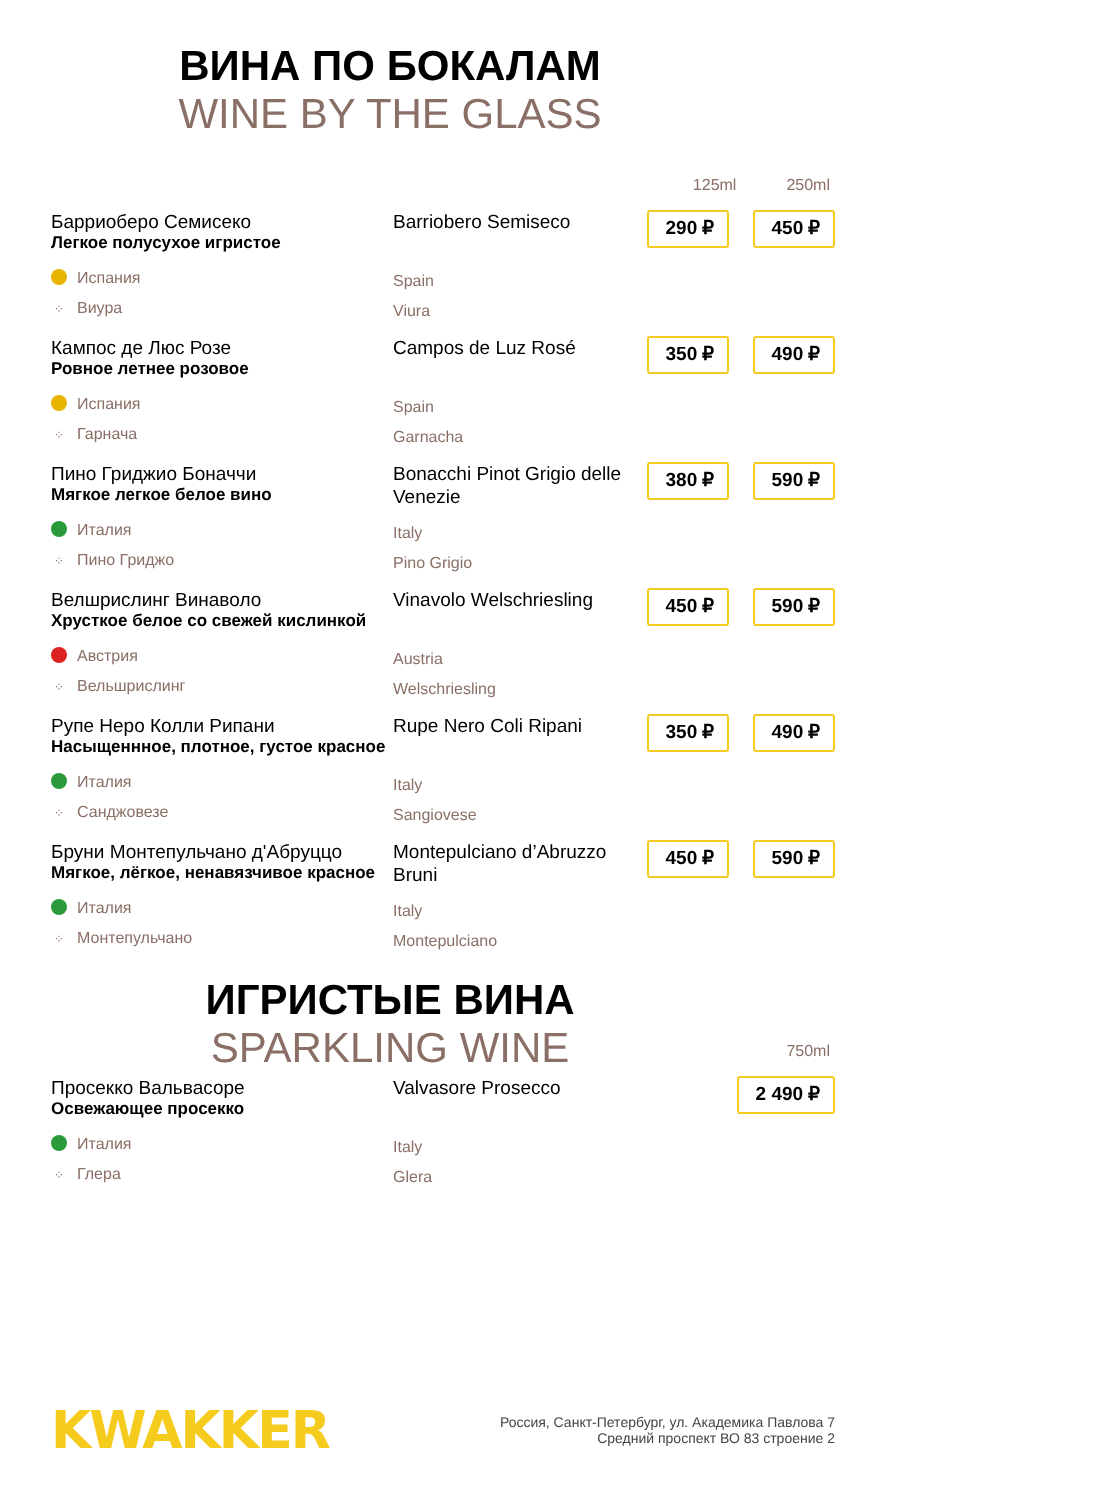ВИНА ПО БОКАЛАМ
WINE BY THE GLASS
125ml 250ml
Барриоберо Семисеко
Легкое полусухое игристое
Испания
⁘ Виура
Barriobero Semiseco
Spain
Viura
290 ₽
450 ₽
Кампос де Люс Розе
Ровное летнее розовое
Испания
⁘ Гарнача
Campos de Luz Rosé
Spain
Garnacha
350 ₽
490 ₽
Пино Гриджио Боначчи
Мягкое легкое белое вино
Италия
⁘ Пино Гриджо
Bonacchi Pinot Grigio delle Venezie
Italy
Pino Grigio
380 ₽
590 ₽
Велшрислинг Винаволо
Хрусткое белое со свежей кислинкой
Австрия
⁘ Вельшрислинг
Vinavolo Welschriesling
Austria
Welschriesling
450 ₽
590 ₽
Рупе Неро Колли Рипани
Насыщеннное, плотное, густое красное
Италия
⁘ Санджовезе
Rupe Nero Coli Ripani
Italy
Sangiovese
350 ₽
490 ₽
Бруни Монтепульчано д'Абруццо
Мягкое, лёгкое, ненавязчивое красное
Италия
⁘ Монтепульчано
Montepulciano d’Abruzzo Bruni
Italy
Montepulciano
450 ₽
590 ₽
ИГРИСТЫЕ ВИНА
SPARKLING WINE
750ml
Просекко Вальвасоре
Освежающее просекко
Италия
⁘ Глера
Valvasore Prosecco
Italy
Glera
2 490 ₽
KWAKKER
Россия, Санкт-Петербург, ул. Академика Павлова 7
Средний проспект ВО 83 строение 2